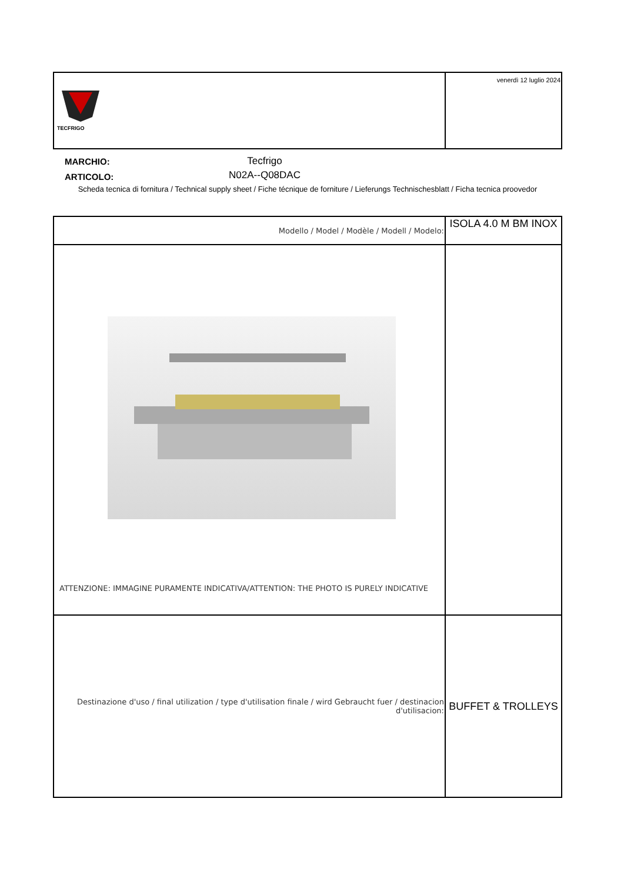| TECFRIGO | venerdì 12 luglio 2024 |
MARCHIO:
ARTICOLO:
Tecfrigo
N02A--Q08DAC
Scheda tecnica di fornitura / Technical supply sheet / Fiche técnique de forniture / Lieferungs Technischesblatt / Ficha tecnica proovedor
| Modello / Model / Modèle / Modell / Modelo: | ISOLA 4.0 M BM INOX |
| ATTENZIONE: IMMAGINE PURAMENTE INDICATIVA/ATTENTION: THE PHOTO IS PURELY INDICATIVE | |
| Destinazione d'uso / final utilization / type d'utilisation finale / wird Gebraucht fuer / destinacion d'utilisacion: | BUFFET & TROLLEYS |